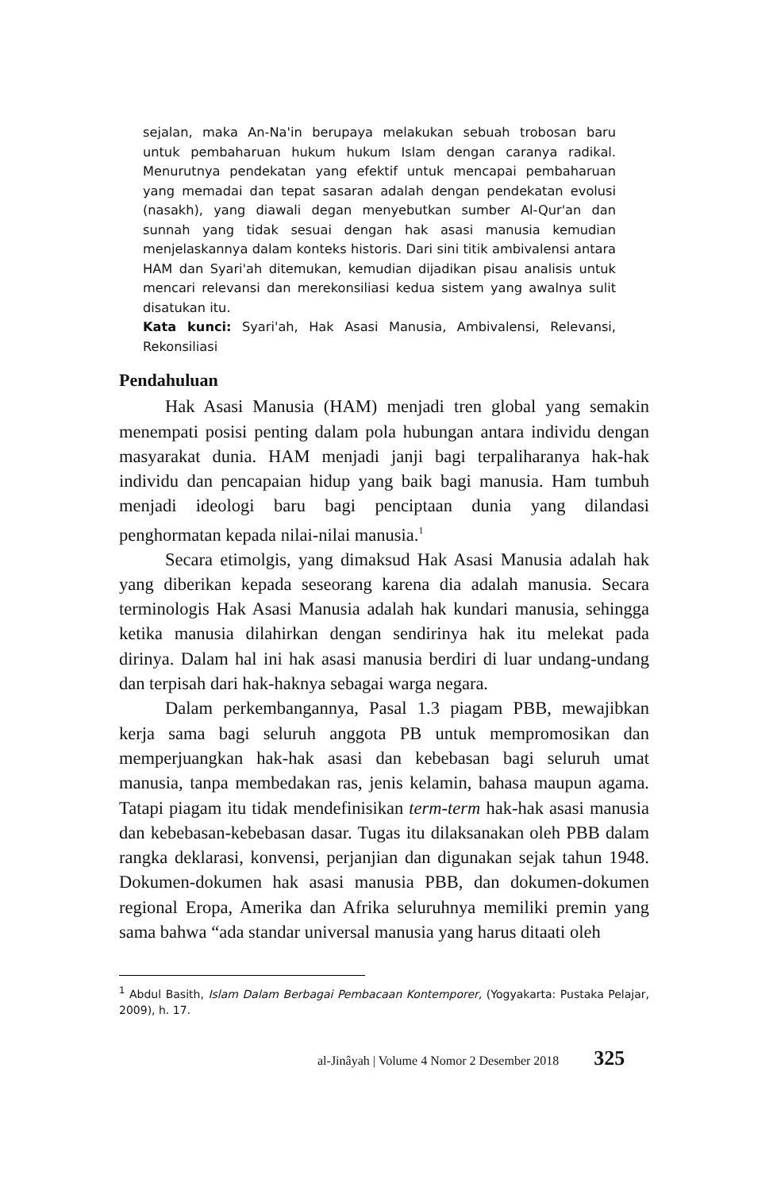sejalan, maka An-Na'in berupaya melakukan sebuah trobosan baru untuk pembaharuan hukum hukum Islam dengan caranya radikal. Menurutnya pendekatan yang efektif untuk mencapai pembaharuan yang memadai dan tepat sasaran adalah dengan pendekatan evolusi (nasakh), yang diawali degan menyebutkan sumber Al-Qur'an dan sunnah yang tidak sesuai dengan hak asasi manusia kemudian menjelaskannya dalam konteks historis. Dari sini titik ambivalensi antara HAM dan Syari'ah ditemukan, kemudian dijadikan pisau analisis untuk mencari relevansi dan merekonsiliasi kedua sistem yang awalnya sulit disatukan itu.
Kata kunci: Syari'ah, Hak Asasi Manusia, Ambivalensi, Relevansi, Rekonsiliasi
Pendahuluan
Hak Asasi Manusia (HAM) menjadi tren global yang semakin menempati posisi penting dalam pola hubungan antara individu dengan masyarakat dunia. HAM menjadi janji bagi terpaliharanya hak-hak individu dan pencapaian hidup yang baik bagi manusia. Ham tumbuh menjadi ideologi baru bagi penciptaan dunia yang dilandasi penghormatan kepada nilai-nilai manusia.<sup>1</sup>
Secara etimolgis, yang dimaksud Hak Asasi Manusia adalah hak yang diberikan kepada seseorang karena dia adalah manusia. Secara terminologis Hak Asasi Manusia adalah hak kundari manusia, sehingga ketika manusia dilahirkan dengan sendirinya hak itu melekat pada dirinya. Dalam hal ini hak asasi manusia berdiri di luar undang-undang dan terpisah dari hak-haknya sebagai warga negara.
Dalam perkembangannya, Pasal 1.3 piagam PBB, mewajibkan kerja sama bagi seluruh anggota PB untuk mempromosikan dan memperjuangkan hak-hak asasi dan kebebasan bagi seluruh umat manusia, tanpa membedakan ras, jenis kelamin, bahasa maupun agama. Tatapi piagam itu tidak mendefinisikan term-term hak-hak asasi manusia dan kebebasan-kebebasan dasar. Tugas itu dilaksanakan oleh PBB dalam rangka deklarasi, konvensi, perjanjian dan digunakan sejak tahun 1948. Dokumen-dokumen hak asasi manusia PBB, dan dokumen-dokumen regional Eropa, Amerika dan Afrika seluruhnya memiliki premin yang sama bahwa “ada standar universal manusia yang harus ditaati oleh
<sup>1</sup> Abdul Basith, Islam Dalam Berbagai Pembacaan Kontemporer, (Yogyakarta: Pustaka Pelajar, 2009), h. 17.
al-Jinâyah | Volume 4 Nomor 2 Desember 2018 325